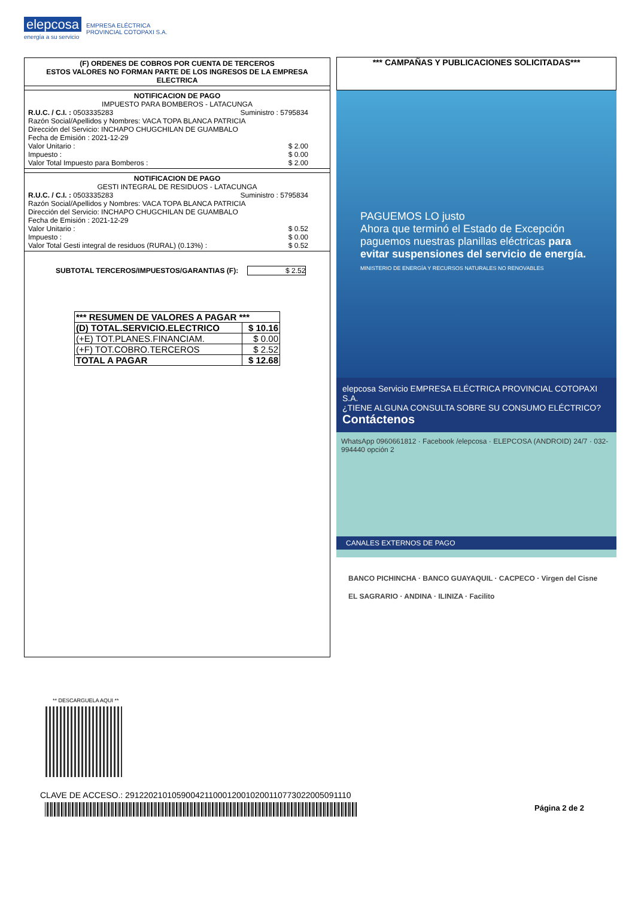elepcosa
energía a su servicio
EMPRESA ELÉCTRICA
PROVINCIAL COTOPAXI S.A.
(F) ORDENES DE COBROS POR CUENTA DE TERCEROS
ESTOS VALORES NO FORMAN PARTE DE LOS INGRESOS DE LA EMPRESA ELECTRICA
NOTIFICACION DE PAGO
IMPUESTO PARA BOMBEROS - LATACUNGA
R.U.C. / C.I. : 0503335283 Suministro : 5795834
Razón Social/Apellidos y Nombres: VACA TOPA BLANCA PATRICIA
Dirección del Servicio: INCHAPO CHUGCHILAN DE GUAMBALO
Fecha de Emisión : 2021-12-29
Valor Unitario : $ 2.00
Impuesto : $ 0.00
Valor Total Impuesto para Bomberos : $ 2.00
NOTIFICACION DE PAGO
GESTI INTEGRAL DE RESIDUOS - LATACUNGA
R.U.C. / C.I. : 0503335283 Suministro : 5795834
Razón Social/Apellidos y Nombres: VACA TOPA BLANCA PATRICIA
Dirección del Servicio: INCHAPO CHUGCHILAN DE GUAMBALO
Fecha de Emisión : 2021-12-29
Valor Unitario : $ 0.52
Impuesto : $ 0.00
Valor Total Gesti integral de residuos (RURAL) (0.13%) : $ 0.52
SUBTOTAL TERCEROS/IMPUESTOS/GARANTIAS (F): $ 2.52
| *** RESUMEN DE VALORES A PAGAR *** | |
| (D) TOTAL.SERVICIO.ELECTRICO | $ 10.16 |
| (+E) TOT.PLANES.FINANCIAM. | $ 0.00 |
| (+F) TOT.COBRO.TERCEROS | $ 2.52 |
| TOTAL A PAGAR | $ 12.68 |
*** CAMPAÑAS Y PUBLICACIONES SOLICITADAS***
PAGUEMOS LO justo
Ahora que terminó el Estado de Excepción paguemos nuestras planillas eléctricas para evitar suspensiones del servicio de energía.
MINISTERIO DE ENERGÍA Y RECURSOS NATURALES NO RENOVABLES
elepcosa Servicio EMPRESA ELÉCTRICA PROVINCIAL COTOPAXI S.A.
¿TIENE ALGUNA CONSULTA SOBRE SU CONSUMO ELÉCTRICO? Contáctenos
WhatsApp 0960661812 · Facebook /elepcosa · ELEPCOSA (ANDROID) 24/7 · 032-994440 opción 2
CANALES EXTERNOS DE PAGO
BANCO PICHINCHA · BANCO GUAYAQUIL · CACPECO · Virgen del Cisne
EL SAGRARIO · ANDINA · ILINIZA · Facilito
** DESCARGUELA AQUI **
CLAVE DE ACCESO.: 2912202101059004211000120010200110773022005091110
Página 2 de 2